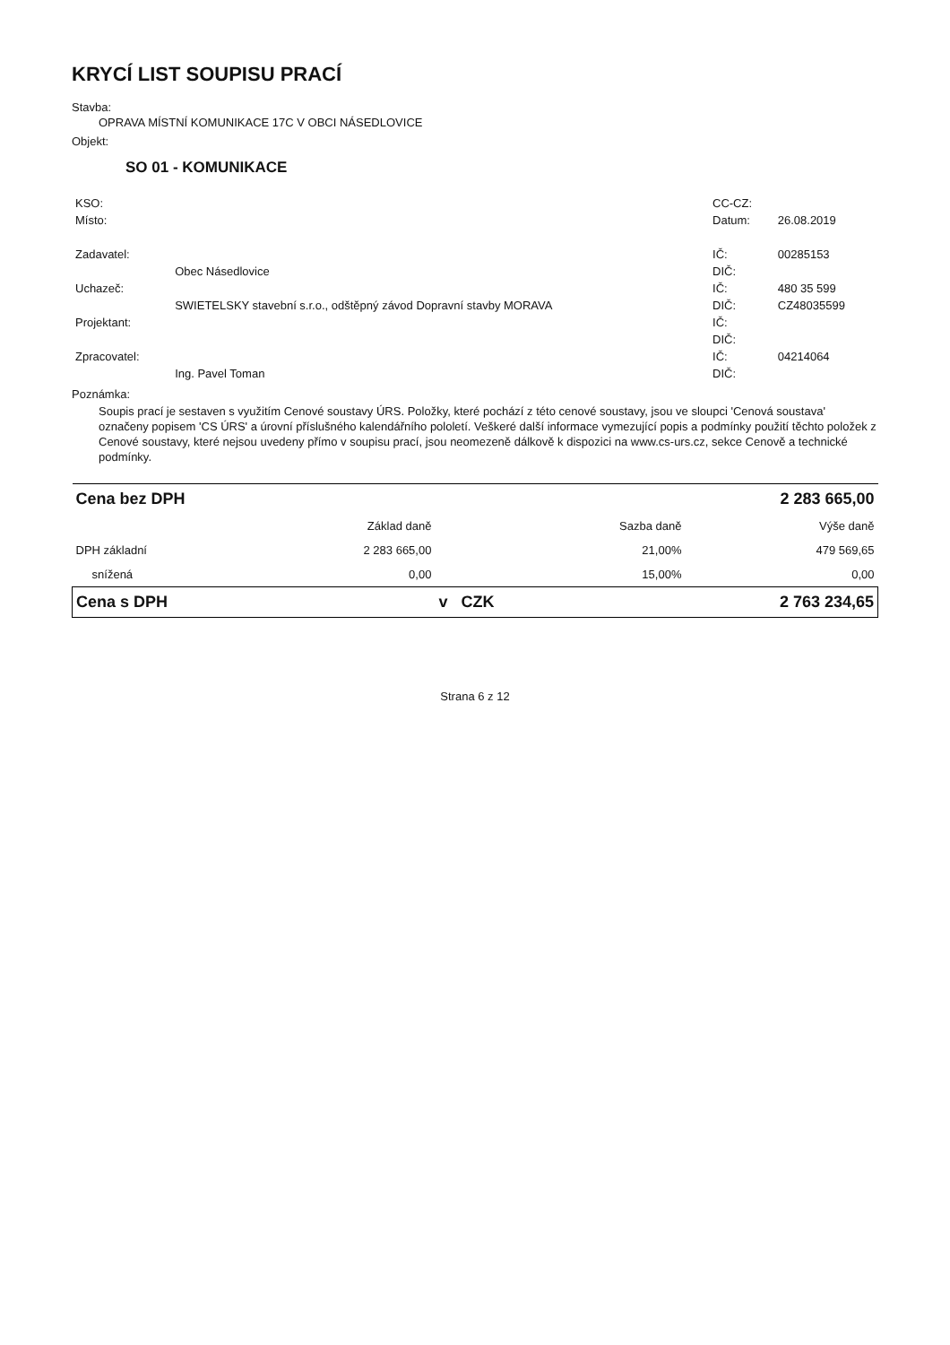KRYCÍ LIST SOUPISU PRACÍ
Stavba:
OPRAVA MÍSTNÍ KOMUNIKACE 17C V OBCI NÁSEDLOVICE
Objekt:
SO 01 - KOMUNIKACE
| KSO: | | CC-CZ: | |
| Místo: | | Datum: | 26.08.2019 |
| Zadavatel: | | IČ: | 00285153 |
| | Obec Násedlovice | DIČ: | |
| Uchazeč: | | IČ: | 480 35 599 |
| | SWIETELSKY stavební s.r.o., odštěpný závod Dopravní stavby MORAVA | DIČ: | CZ48035599 |
| Projektant: | | IČ: | |
| | | DIČ: | |
| Zpracovatel: | | IČ: | 04214064 |
| | Ing. Pavel Toman | DIČ: | |
Poznámka:
Soupis prací je sestaven s využitím Cenové soustavy ÚRS. Položky, které pochází z této cenové soustavy, jsou ve sloupci 'Cenová soustava' označeny popisem 'CS ÚRS' a úrovní příslušného kalendářního pololetí. Veškeré další informace vymezující popis a podmínky použití těchto položek z Cenové soustavy, které nejsou uvedeny přímo v soupisu prací, jsou neomezeně dálkově k dispozici na www.cs-urs.cz, sekce Cenově a technické podmínky.
| Cena bez DPH | | | | 2 283 665,00 |
| | Základ daně | | Sazba daně | Výše daně |
| DPH základní | 2 283 665,00 | | 21,00% | 479 569,65 |
| snížená | 0,00 | | 15,00% | 0,00 |
| Cena s DPH | | v CZK | | 2 763 234,65 |
Strana 6 z 12